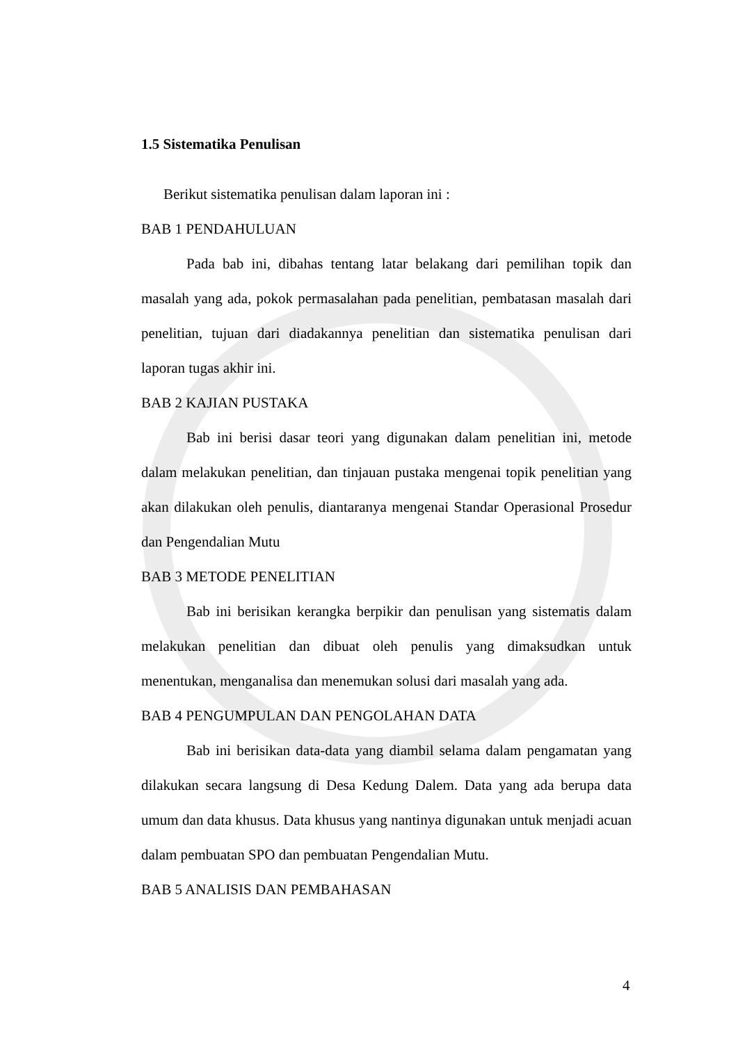1.5 Sistematika Penulisan
Berikut sistematika penulisan dalam laporan ini :
BAB 1 PENDAHULUAN
Pada bab ini, dibahas tentang latar belakang dari pemilihan topik dan masalah yang ada, pokok permasalahan pada penelitian, pembatasan masalah dari penelitian, tujuan dari diadakannya penelitian dan sistematika penulisan dari laporan tugas akhir ini.
BAB 2 KAJIAN PUSTAKA
Bab ini berisi dasar teori yang digunakan dalam penelitian ini, metode dalam melakukan penelitian, dan tinjauan pustaka mengenai topik penelitian yang akan dilakukan oleh penulis, diantaranya mengenai Standar Operasional Prosedur dan Pengendalian Mutu
BAB 3 METODE PENELITIAN
Bab ini berisikan kerangka berpikir dan penulisan yang sistematis dalam melakukan penelitian dan dibuat oleh penulis yang dimaksudkan untuk menentukan, menganalisa dan menemukan solusi dari masalah yang ada.
BAB 4 PENGUMPULAN DAN PENGOLAHAN DATA
Bab ini berisikan data-data yang diambil selama dalam pengamatan yang dilakukan secara langsung di Desa Kedung Dalem. Data yang ada berupa data umum dan data khusus. Data khusus yang nantinya digunakan untuk menjadi acuan dalam pembuatan SPO dan pembuatan Pengendalian Mutu.
BAB 5 ANALISIS DAN PEMBAHASAN
4